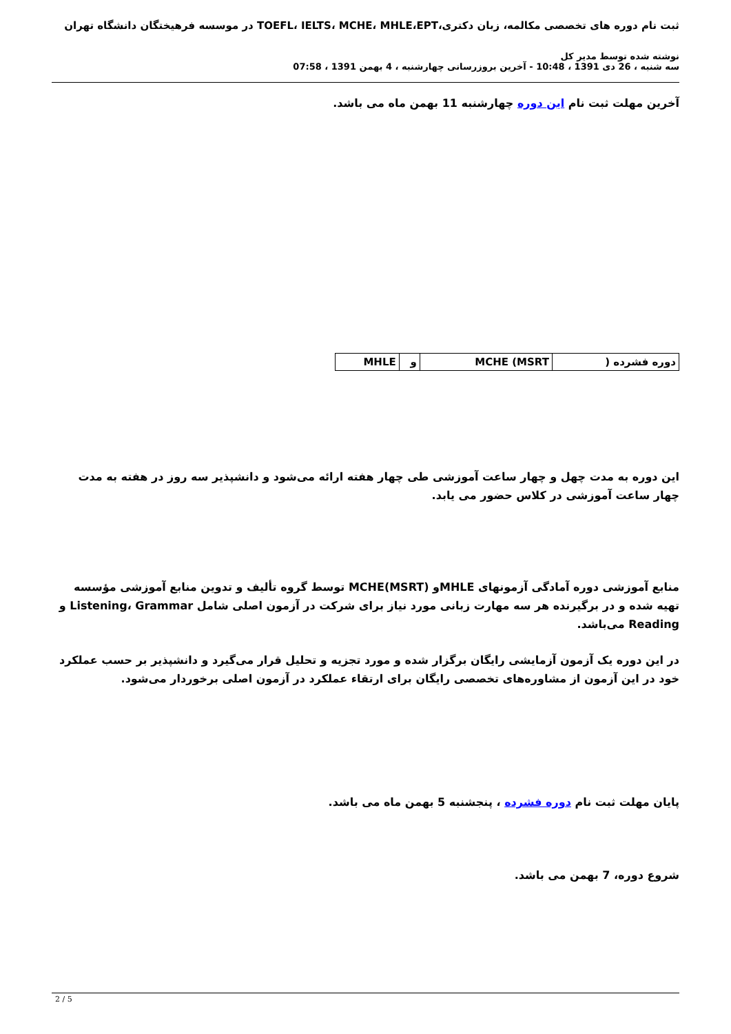ثبت نام دوره های تخصصی مکالمه، زبان دکتری،TOEFL، IELTS، MCHE، MHLE،EPT در موسسه فرهیختگان دانشگاه تهران
نوشته شده توسط مدیر کل
سه شنبه ، 26 دی 1391 ، 10:48 - آخرین بروزرسانی چهارشنبه ، 4 بهمن 1391 ، 07:58
آخرین مهلت ثبت نام این دوره چهارشنبه 11 بهمن ماه می باشد.
| دوره فشرده ( | MCHE (MSRT | و | MHLE |
این دوره به مدت چهل و چهار ساعت آموزشی طی چهار هفته ارائه می‌شود و دانشپذیر سه روز در هفته به مدت چهار ساعت آموزشی در کلاس حضور می یابد.
منابع آموزشی دوره آمادگی آزمونهای MHLEو MCHE(MSRT) توسط گروه تألیف و تدوین منابع آموزشی مؤسسه تهیه شده و در برگیرنده هر سه مهارت زبانی مورد نیاز برای شرکت در آزمون اصلی شامل Listening، Grammar و Reading می‌باشد.
در این دوره یک آزمون آزمایشی رایگان برگزار شده و مورد تجزیه و تحلیل قرار می‌گیرد و دانشپذیر بر حسب عملکرد خود در این آزمون از مشاوره‌های تخصصی رایگان برای ارتقاء عملکرد در آزمون اصلی برخوردار می‌شود.
پایان مهلت ثبت نام دوره فشرده ، پنجشنبه 5 بهمن ماه می باشد.
شروع دوره، 7 بهمن می باشد.
2 / 5